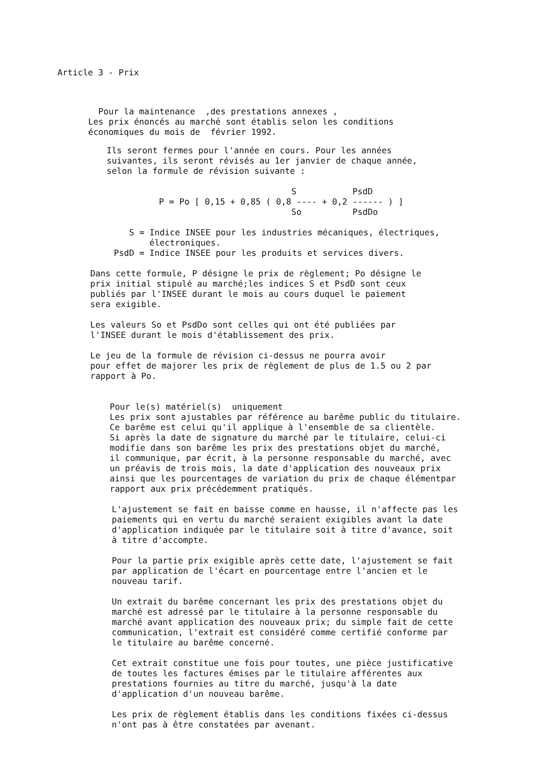Article 3 - Prix
Pour la maintenance ,des prestations annexes , Les prix énoncés au marché sont établis selon les conditions économiques du mois de février 1992.
Ils seront fermes pour l'année en cours. Pour les années suivantes, ils seront révisés au 1er janvier de chaque année, selon la formule de révision suivante :
S PsdD P = Po [ 0,15 + 0,85 ( 0,8 ---- + 0,2 ------ ) ] So PsdDo
S = Indice INSEE pour les industries mécaniques, électriques, électroniques. PsdD = Indice INSEE pour les produits et services divers.
Dans cette formule, P désigne le prix de règlement; Po désigne le prix initial stipulé au marché;les indices S et PsdD sont ceux publiés par l'INSEE durant le mois au cours duquel le paiement sera exigible. Les valeurs So et PsdDo sont celles qui ont été publiées par l'INSEE durant le mois d'établissement des prix. Le jeu de la formule de révision ci-dessus ne pourra avoir pour effet de majorer les prix de règlement de plus de 1.5 ou 2 par rapport à Po.
Pour le(s) matériel(s) uniquement Les prix sont ajustables par référence au barême public du titulaire. Ce barême est celui qu'il applique à l'ensemble de sa clientèle. Si après la date de signature du marché par le titulaire, celui-ci modifie dans son barême les prix des prestations objet du marché, il communique, par écrit, à la personne responsable du marché, avec un préavis de trois mois, la date d'application des nouveaux prix ainsi que les pourcentages de variation du prix de chaque élémentpar rapport aux prix précédemment pratiqués.
L'ajustement se fait en baisse comme en hausse, il n'affecte pas les paiements qui en vertu du marché seraient exigibles avant la date d'application indiquée par le titulaire soit à titre d'avance, soit à titre d'accompte. Pour la partie prix exigible après cette date, l'ajustement se fait par application de l'écart en pourcentage entre l'ancien et le nouveau tarif. Un extrait du barême concernant les prix des prestations objet du marché est adressé par le titulaire à la personne responsable du marché avant application des nouveaux prix; du simple fait de cette communication, l'extrait est considéré comme certifié conforme par le titulaire au barême concerné. Cet extrait constitue une fois pour toutes, une pièce justificative de toutes les factures émises par le titulaire afférentes aux prestations fournies au titre du marché, jusqu'à la date d'application d'un nouveau barême. Les prix de règlement établis dans les conditions fixées ci-dessus n'ont pas à être constatées par avenant.